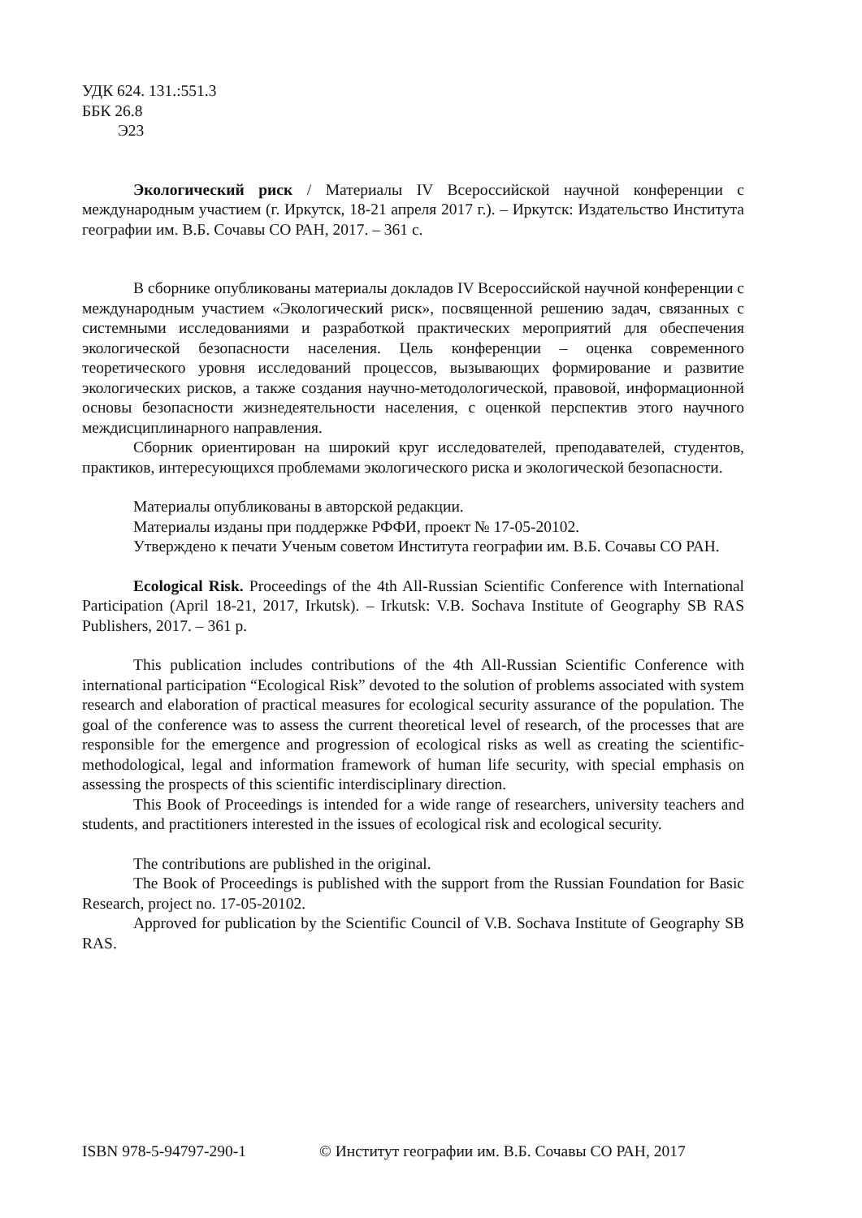УДК 624. 131.:551.3
ББК 26.8
Э23
Экологический риск / Материалы IV Всероссийской научной конференции с международным участием (г. Иркутск, 18-21 апреля 2017 г.). – Иркутск: Издательство Института географии им. В.Б. Сочавы СО РАН, 2017. – 361 с.
В сборнике опубликованы материалы докладов IV Всероссийской научной конференции с международным участием «Экологический риск», посвященной решению задач, связанных с системными исследованиями и разработкой практических мероприятий для обеспечения экологической безопасности населения. Цель конференции – оценка современного теоретического уровня исследований процессов, вызывающих формирование и развитие экологических рисков, а также создания научно-методологической, правовой, информационной основы безопасности жизнедеятельности населения, с оценкой перспектив этого научного междисциплинарного направления.
Сборник ориентирован на широкий круг исследователей, преподавателей, студентов, практиков, интересующихся проблемами экологического риска и экологической безопасности.
Материалы опубликованы в авторской редакции.
Материалы изданы при поддержке РФФИ, проект № 17-05-20102.
Утверждено к печати Ученым советом Института географии им. В.Б. Сочавы СО РАН.
Ecological Risk. Proceedings of the 4th All-Russian Scientific Conference with International Participation (April 18-21, 2017, Irkutsk). – Irkutsk: V.B. Sochava Institute of Geography SB RAS Publishers, 2017. – 361 p.
This publication includes contributions of the 4th All-Russian Scientific Conference with international participation “Ecological Risk” devoted to the solution of problems associated with system research and elaboration of practical measures for ecological security assurance of the population. The goal of the conference was to assess the current theoretical level of research, of the processes that are responsible for the emergence and progression of ecological risks as well as creating the scientific-methodological, legal and information framework of human life security, with special emphasis on assessing the prospects of this scientific interdisciplinary direction.
This Book of Proceedings is intended for a wide range of researchers, university teachers and students, and practitioners interested in the issues of ecological risk and ecological security.
The contributions are published in the original.
The Book of Proceedings is published with the support from the Russian Foundation for Basic Research, project no. 17-05-20102.
Approved for publication by the Scientific Council of V.B. Sochava Institute of Geography SB RAS.
ISBN 978-5-94797-290-1 © Институт географии им. В.Б. Сочавы СО РАН, 2017